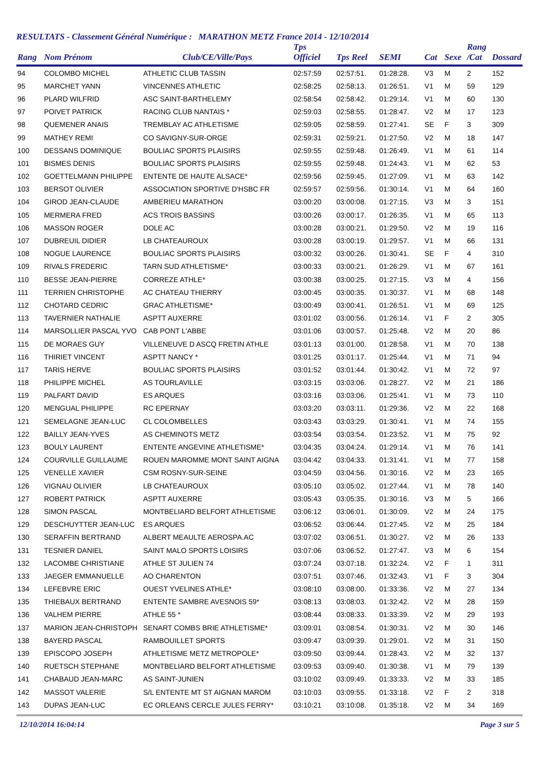RESULTATS - Classement Général Numérique : MARATHON METZ France 2014 - 12/10/2014
| Rang | Nom Prénom | Club/CE/Ville/Pays | Tps Officiel | Tps Reel | SEMI | Cat | Sexe | Rang /Cat | Dossard |
| --- | --- | --- | --- | --- | --- | --- | --- | --- | --- |
| 94 | COLOMBO MICHEL | ATHLETIC CLUB TASSIN | 02:57:59 | 02:57:51. | 01:28:28. | V3 | M | 2 | 152 |
| 95 | MARCHET YANN | VINCENNES ATHLETIC | 02:58:25 | 02:58:13. | 01:26:51. | V1 | M | 59 | 129 |
| 96 | PLARD WILFRID | ASC SAINT-BARTHELEMY | 02:58:54 | 02:58:42. | 01:29:14. | V1 | M | 60 | 130 |
| 97 | POIVET PATRICK | RACING CLUB NANTAIS * | 02:59:03 | 02:58:55. | 01:28:47. | V2 | M | 17 | 123 |
| 98 | QUEMENER ANAIS | TREMBLAY AC ATHLETISME | 02:59:05 | 02:58:59. | 01:27:41. | SE | F | 3 | 309 |
| 99 | MATHEY REMI | CO SAVIGNY-SUR-ORGE | 02:59:31 | 02:59:21. | 01:27:50. | V2 | M | 18 | 147 |
| 100 | DESSANS DOMINIQUE | BOULIAC SPORTS PLAISIRS | 02:59:55 | 02:59:48. | 01:26:49. | V1 | M | 61 | 114 |
| 101 | BISMES DENIS | BOULIAC SPORTS PLAISIRS | 02:59:55 | 02:59:48. | 01:24:43. | V1 | M | 62 | 53 |
| 102 | GOETTELMANN PHILIPPE | ENTENTE DE HAUTE ALSACE* | 02:59:56 | 02:59:45. | 01:27:09. | V1 | M | 63 | 142 |
| 103 | BERSOT OLIVIER | ASSOCIATION SPORTIVE D'HSBC FR | 02:59:57 | 02:59:56. | 01:30:14. | V1 | M | 64 | 160 |
| 104 | GIROD JEAN-CLAUDE | AMBERIEU MARATHON | 03:00:20 | 03:00:08. | 01:27:15. | V3 | M | 3 | 151 |
| 105 | MERMERA FRED | ACS TROIS BASSINS | 03:00:26 | 03:00:17. | 01:26:35. | V1 | M | 65 | 113 |
| 106 | MASSON ROGER | DOLE AC | 03:00:28 | 03:00:21. | 01:29:50. | V2 | M | 19 | 116 |
| 107 | DUBREUIL DIDIER | LB CHATEAUROUX | 03:00:28 | 03:00:19. | 01:29:57. | V1 | M | 66 | 131 |
| 108 | NOGUE LAURENCE | BOULIAC SPORTS PLAISIRS | 03:00:32 | 03:00:26. | 01:30:41. | SE | F | 4 | 310 |
| 109 | RIVALS FREDERIC | TARN SUD ATHLETISME* | 03:00:33 | 03:00:21. | 01:26:29. | V1 | M | 67 | 161 |
| 110 | BESSE JEAN-PIERRE | CORREZE ATHLE* | 03:00:38 | 03:00:25. | 01:27:15. | V3 | M | 4 | 156 |
| 111 | TERRIEN CHRISTOPHE | AC CHATEAU THIERRY | 03:00:45 | 03:00:35. | 01:30:37. | V1 | M | 68 | 148 |
| 112 | CHOTARD CEDRIC | GRAC ATHLETISME* | 03:00:49 | 03:00:41. | 01:26:51. | V1 | M | 69 | 125 |
| 113 | TAVERNIER NATHALIE | ASPTT AUXERRE | 03:01:02 | 03:00:56. | 01:26:14. | V1 | F | 2 | 305 |
| 114 | MARSOLLIER PASCAL YVO | CAB PONT L'ABBE | 03:01:06 | 03:00:57. | 01:25:48. | V2 | M | 20 | 86 |
| 115 | DE MORAES GUY | VILLENEUVE D ASCQ FRETIN ATHLE | 03:01:13 | 03:01:00. | 01:28:58. | V1 | M | 70 | 138 |
| 116 | THIRIET VINCENT | ASPTT NANCY * | 03:01:25 | 03:01:17. | 01:25:44. | V1 | M | 71 | 94 |
| 117 | TARIS HERVE | BOULIAC SPORTS PLAISIRS | 03:01:52 | 03:01:44. | 01:30:42. | V1 | M | 72 | 97 |
| 118 | PHILIPPE MICHEL | AS TOURLAVILLE | 03:03:15 | 03:03:06. | 01:28:27. | V2 | M | 21 | 186 |
| 119 | PALFART DAVID | ES ARQUES | 03:03:16 | 03:03:06. | 01:25:41. | V1 | M | 73 | 110 |
| 120 | MENGUAL PHILIPPE | RC EPERNAY | 03:03:20 | 03:03:11. | 01:29:36. | V2 | M | 22 | 168 |
| 121 | SEMELAGNE JEAN-LUC | CL COLOMBELLES | 03:03:43 | 03:03:29. | 01:30:41. | V1 | M | 74 | 155 |
| 122 | BAILLY JEAN-YVES | AS CHEMINOTS METZ | 03:03:54 | 03:03:54. | 01:23:52. | V1 | M | 75 | 92 |
| 123 | BOULY LAURENT | ENTENTE ANGEVINE ATHLETISME* | 03:04:35 | 03:04:24. | 01:29:14. | V1 | M | 76 | 141 |
| 124 | COURVILLE GUILLAUME | ROUEN MAROMME MONT SAINT AIGNA | 03:04:42 | 03:04:33. | 01:31:41. | V1 | M | 77 | 158 |
| 125 | VENELLE XAVIER | CSM ROSNY-SUR-SEINE | 03:04:59 | 03:04:56. | 01:30:16. | V2 | M | 23 | 165 |
| 126 | VIGNAU OLIVIER | LB CHATEAUROUX | 03:05:10 | 03:05:02. | 01:27:44. | V1 | M | 78 | 140 |
| 127 | ROBERT PATRICK | ASPTT AUXERRE | 03:05:43 | 03:05:35. | 01:30:16. | V3 | M | 5 | 166 |
| 128 | SIMON PASCAL | MONTBELIARD BELFORT ATHLETISME | 03:06:12 | 03:06:01. | 01:30:09. | V2 | M | 24 | 175 |
| 129 | DESCHUYTTER JEAN-LUC | ES ARQUES | 03:06:52 | 03:06:44. | 01:27:45. | V2 | M | 25 | 184 |
| 130 | SERAFFIN BERTRAND | ALBERT MEAULTE AEROSPA.AC | 03:07:02 | 03:06:51. | 01:30:27. | V2 | M | 26 | 133 |
| 131 | TESNIER DANIEL | SAINT MALO SPORTS LOISIRS | 03:07:06 | 03:06:52. | 01:27:47. | V3 | M | 6 | 154 |
| 132 | LACOMBE CHRISTIANE | ATHLE ST JULIEN 74 | 03:07:24 | 03:07:18. | 01:32:24. | V2 | F | 1 | 311 |
| 133 | JAEGER EMMANUELLE | AO CHARENTON | 03:07:51 | 03:07:46. | 01:32:43. | V1 | F | 3 | 304 |
| 134 | LEFEBVRE ERIC | OUEST YVELINES ATHLE* | 03:08:10 | 03:08:00. | 01:33:36. | V2 | M | 27 | 134 |
| 135 | THIEBAUX BERTRAND | ENTENTE SAMBRE AVESNOIS 59* | 03:08:13 | 03:08:03. | 01:32:42. | V2 | M | 28 | 159 |
| 136 | VALHEM PIERRE | ATHLE 55 * | 03:08:44 | 03:08:33. | 01:33:39. | V2 | M | 29 | 193 |
| 137 | MARION JEAN-CHRISTOPH | SENART COMBS BRIE ATHLETISME* | 03:09:01 | 03:08:54. | 01:30:31. | V2 | M | 30 | 146 |
| 138 | BAYERD PASCAL | RAMBOUILLET SPORTS | 03:09:47 | 03:09:39. | 01:29:01. | V2 | M | 31 | 150 |
| 139 | EPISCOPO JOSEPH | ATHLETISME METZ METROPOLE* | 03:09:50 | 03:09:44. | 01:28:43. | V2 | M | 32 | 137 |
| 140 | RUETSCH STEPHANE | MONTBELIARD BELFORT ATHLETISME | 03:09:53 | 03:09:40. | 01:30:38. | V1 | M | 79 | 139 |
| 141 | CHABAUD JEAN-MARC | AS SAINT-JUNIEN | 03:10:02 | 03:09:49. | 01:33:33. | V2 | M | 33 | 185 |
| 142 | MASSOT VALERIE | S/L ENTENTE MT ST AIGNAN MAROM | 03:10:03 | 03:09:55. | 01:33:18. | V2 | F | 2 | 318 |
| 143 | DUPAS JEAN-LUC | EC ORLEANS CERCLE JULES FERRY* | 03:10:21 | 03:10:08. | 01:35:18. | V2 | M | 34 | 169 |
12/10/2014 16:04:14 Page 3 sur 5